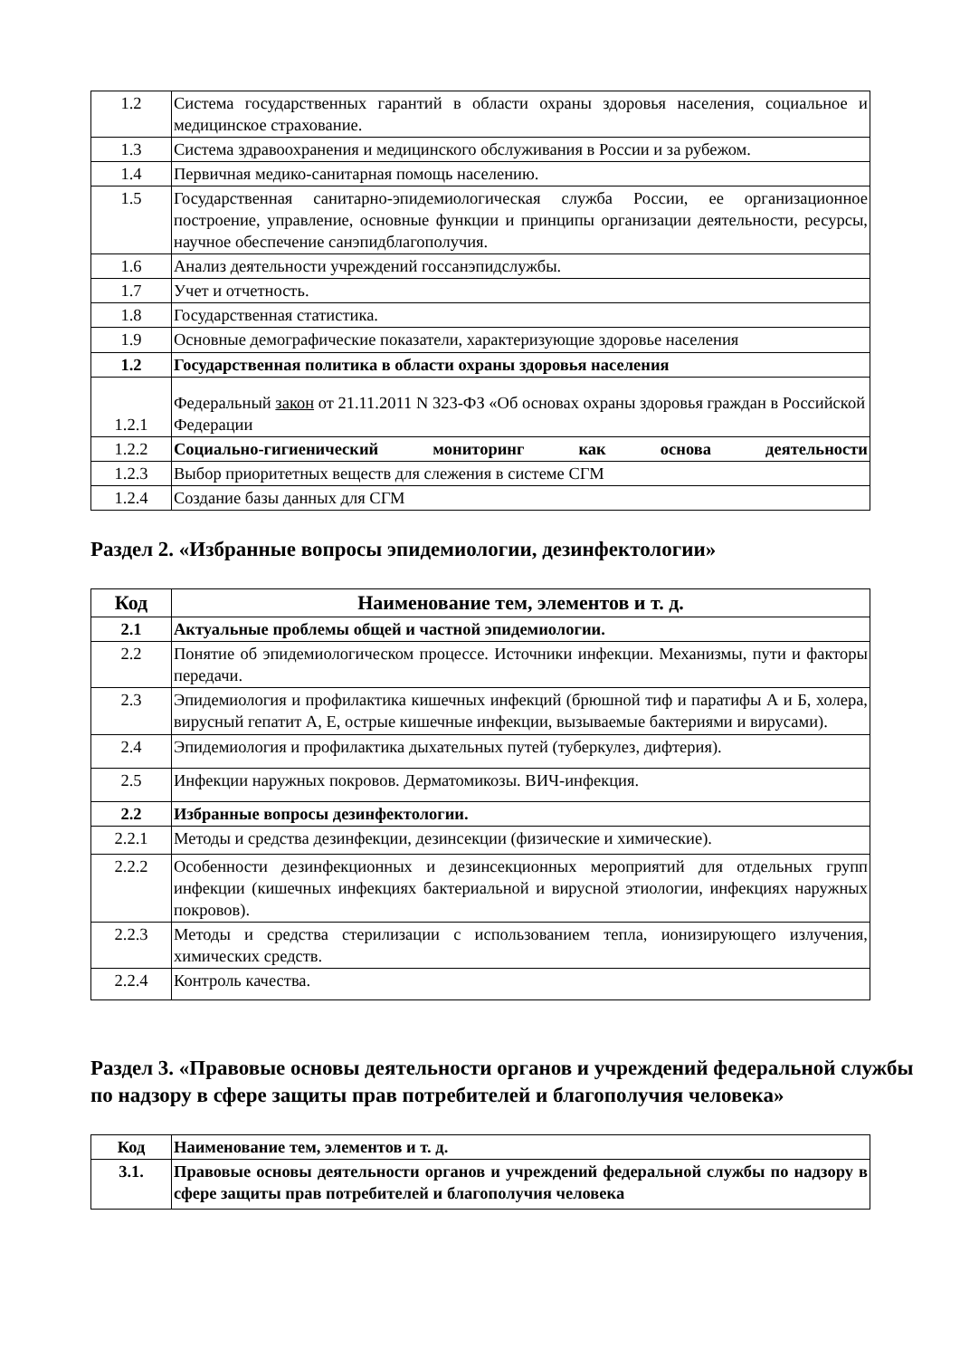| 1.2 | Система государственных гарантий в области охраны здоровья населения, социальное и медицинское страхование. |
| 1.3 | Система здравоохранения и медицинского обслуживания в России и за рубежом. |
| 1.4 | Первичная медико-санитарная помощь населению. |
| 1.5 | Государственная санитарно-эпидемиологическая служба России, ее организационное построение, управление, основные функции и принципы организации деятельности, ресурсы, научное обеспечение санэпидблагополучия. |
| 1.6 | Анализ деятельности учреждений госсанэпидслужбы. |
| 1.7 | Учет и отчетность. |
| 1.8 | Государственная статистика. |
| 1.9 | Основные демографические показатели, характеризующие здоровье населения |
| 1.2 | Государственная политика в области охраны здоровья населения |
| 1.2.1 | Федеральный закон от 21.11.2011 N 323-ФЗ «Об основах охраны здоровья граждан в Российской Федерации |
| 1.2.2 | Социально-гигиенический мониторинг как основа деятельности |
| 1.2.3 | Выбор приоритетных веществ для слежения в системе СГМ |
| 1.2.4 | Создание базы данных для СГМ |
Раздел 2. «Избранные вопросы эпидемиологии, дезинфектологии»
| Код | Наименование тем, элементов и т. д. |
| --- | --- |
| 2.1 | Актуальные проблемы общей и частной эпидемиологии. |
| 2.2 | Понятие об эпидемиологическом процессе. Источники инфекции. Механизмы, пути и факторы передачи. |
| 2.3 | Эпидемиология и профилактика кишечных инфекций (брюшной тиф и паратифы А и Б, холера, вирусный гепатит А, Е, острые кишечные инфекции, вызываемые бактериями и вирусами). |
| 2.4 | Эпидемиология и профилактика дыхательных путей (туберкулез, дифтерия). |
| 2.5 | Инфекции наружных покровов. Дерматомикозы. ВИЧ-инфекция. |
| 2.2 | Избранные вопросы дезинфектологии. |
| 2.2.1 | Методы и средства дезинфекции, дезинсекции (физические и химические). |
| 2.2.2 | Особенности дезинфекционных и дезинсекционных мероприятий для отдельных групп инфекции (кишечных инфекциях бактериальной и вирусной этиологии, инфекциях наружных покровов). |
| 2.2.3 | Методы и средства стерилизации с использованием тепла, ионизирующего излучения, химических средств. |
| 2.2.4 | Контроль качества. |
Раздел 3. «Правовые основы деятельности органов и учреждений федеральной службы по надзору в сфере защиты прав потребителей и благополучия человека»
| Код | Наименование тем, элементов и т. д. |
| 3.1. | Правовые основы деятельности органов и учреждений федеральной службы по надзору в сфере защиты прав потребителей и благополучия человека |